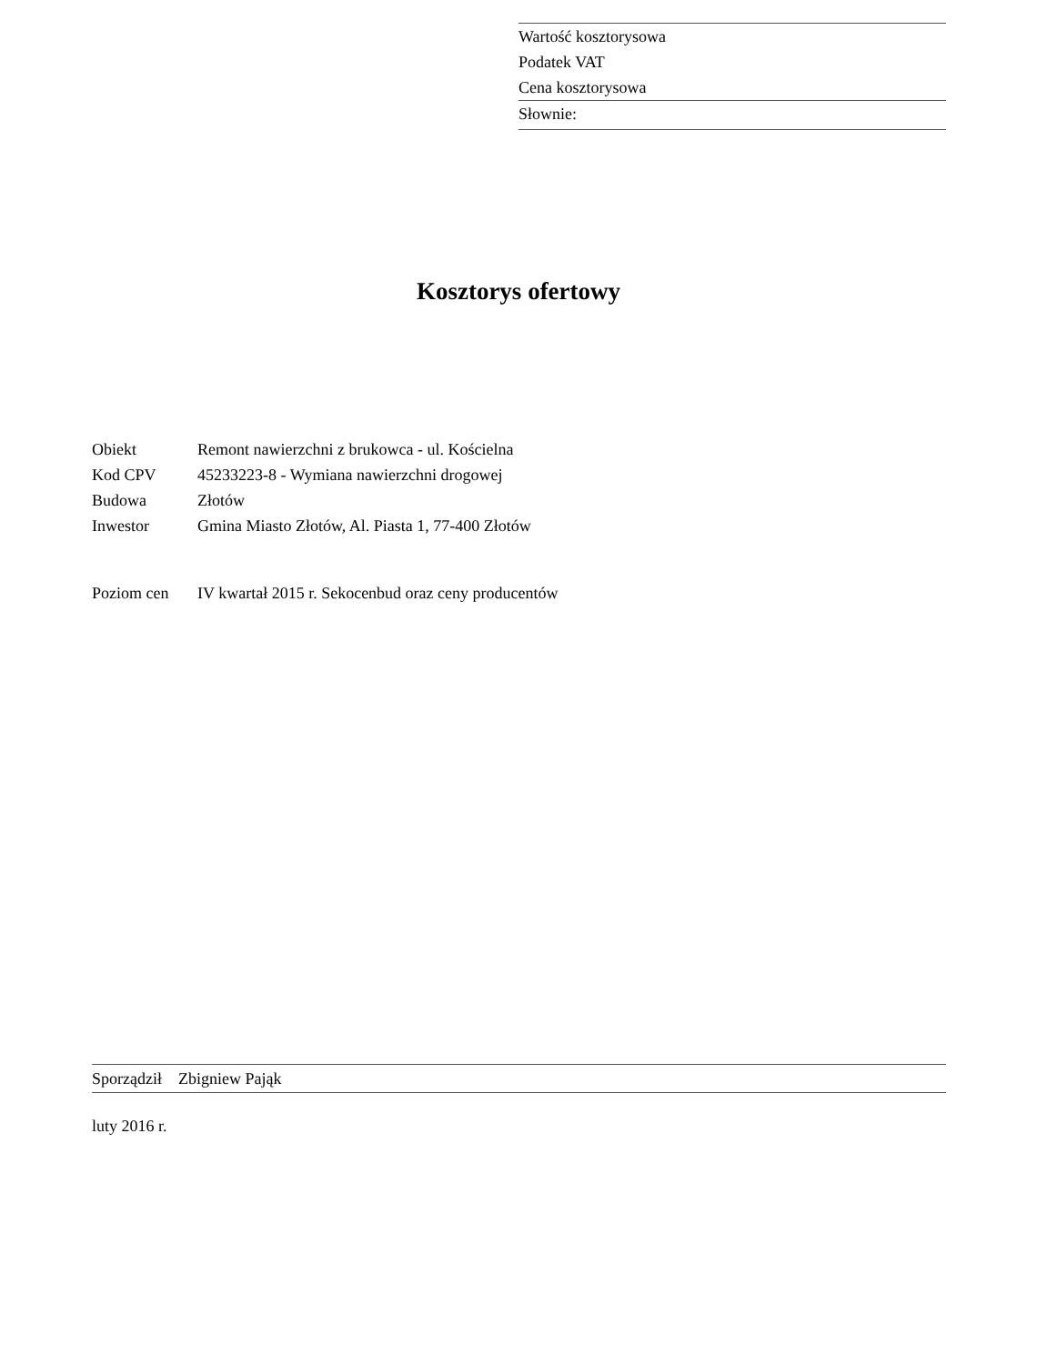Wartość kosztorysowa
Podatek VAT
Cena kosztorysowa
Słownie:
Kosztorys ofertowy
| Obiekt | Remont nawierzchni z brukowca - ul. Kościelna |
| Kod CPV | 45233223-8 - Wymiana nawierzchni drogowej |
| Budowa | Złotów |
| Inwestor | Gmina Miasto Złotów, Al. Piasta 1, 77-400 Złotów |
| Poziom cen | IV kwartał 2015 r. Sekocenbud oraz ceny producentów |
Sporządził Zbigniew Pająk
luty 2016 r.